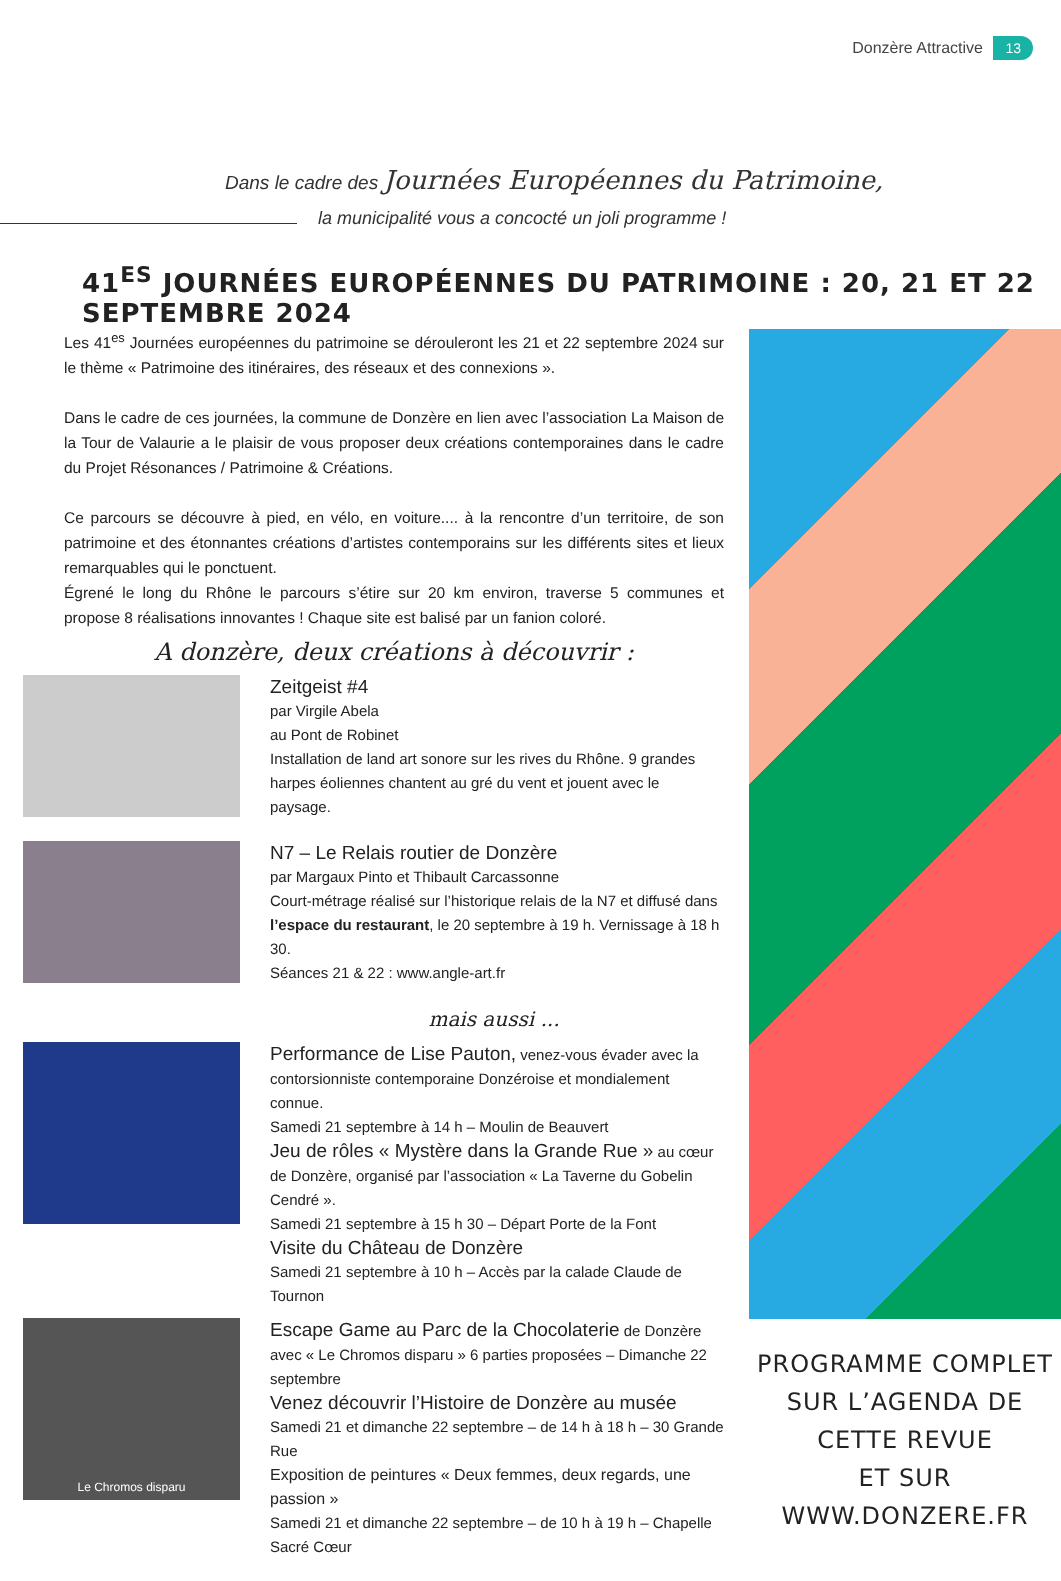Donzère Attractive 13
Dans le cadre des Journées Européennes du Patrimoine,
la municipalité vous a concocté un joli programme !
41<sup>ES</sup> JOURNÉES EUROPÉENNES DU PATRIMOINE : 20, 21 ET 22 SEPTEMBRE 2024
Les 41<sup>es</sup> Journées européennes du patrimoine se dérouleront les 21 et 22 septembre 2024 sur le thème « Patrimoine des itinéraires, des réseaux et des connexions ».
Dans le cadre de ces journées, la commune de Donzère en lien avec l’association La Maison de la Tour de Valaurie a le plaisir de vous proposer deux créations contemporaines dans le cadre du Projet Résonances / Patrimoine & Créations.
Ce parcours se découvre à pied, en vélo, en voiture.... à la rencontre d’un territoire, de son patrimoine et des étonnantes créations d’artistes contemporains sur les différents sites et lieux remarquables qui le ponctuent.
Égrené le long du Rhône le parcours s’étire sur 20 km environ, traverse 5 communes et propose 8 réalisations innovantes ! Chaque site est balisé par un fanion coloré.
A donzère, deux créations à découvrir :
Zeitgeist #4
par Virgile Abela
au Pont de Robinet
Installation de land art sonore sur les rives du Rhône. 9 grandes harpes éoliennes chantent au gré du vent et jouent avec le paysage.
N7 – Le Relais routier de Donzère
par Margaux Pinto et Thibault Carcassonne
Court-métrage réalisé sur l’historique relais de la N7 et diffusé dans l’espace du restaurant, le 20 septembre à 19 h. Vernissage à 18 h 30.
Séances 21 & 22 : www.angle-art.fr
mais aussi ...
Performance de Lise Pauton,
venez-vous évader avec la contorsionniste contemporaine Donzéroise et mondialement connue.
Samedi 21 septembre à 14 h – Moulin de Beauvert
Jeu de rôles « Mystère dans la Grande Rue »
au cœur de Donzère, organisé par l’association « La Taverne du Gobelin Cendré ».
Samedi 21 septembre à 15 h 30 – Départ Porte de la Font
Visite du Château de Donzère
Samedi 21 septembre à 10 h – Accès par la calade Claude de Tournon
Le Chromos disparu
Escape Game au Parc de la Chocolaterie
de Donzère avec « Le Chromos disparu » 6 parties proposées – Dimanche 22 septembre
Venez découvrir l’Histoire de Donzère au musée
Samedi 21 et dimanche 22 septembre – de 14 h à 18 h – 30 Grande Rue
Exposition de peintures « Deux femmes, deux regards, une passion »
Samedi 21 et dimanche 22 septembre – de 10 h à 19 h – Chapelle Sacré Cœur
PROGRAMME COMPLET
SUR L’AGENDA DE CETTE REVUE
ET SUR WWW.DONZERE.FR